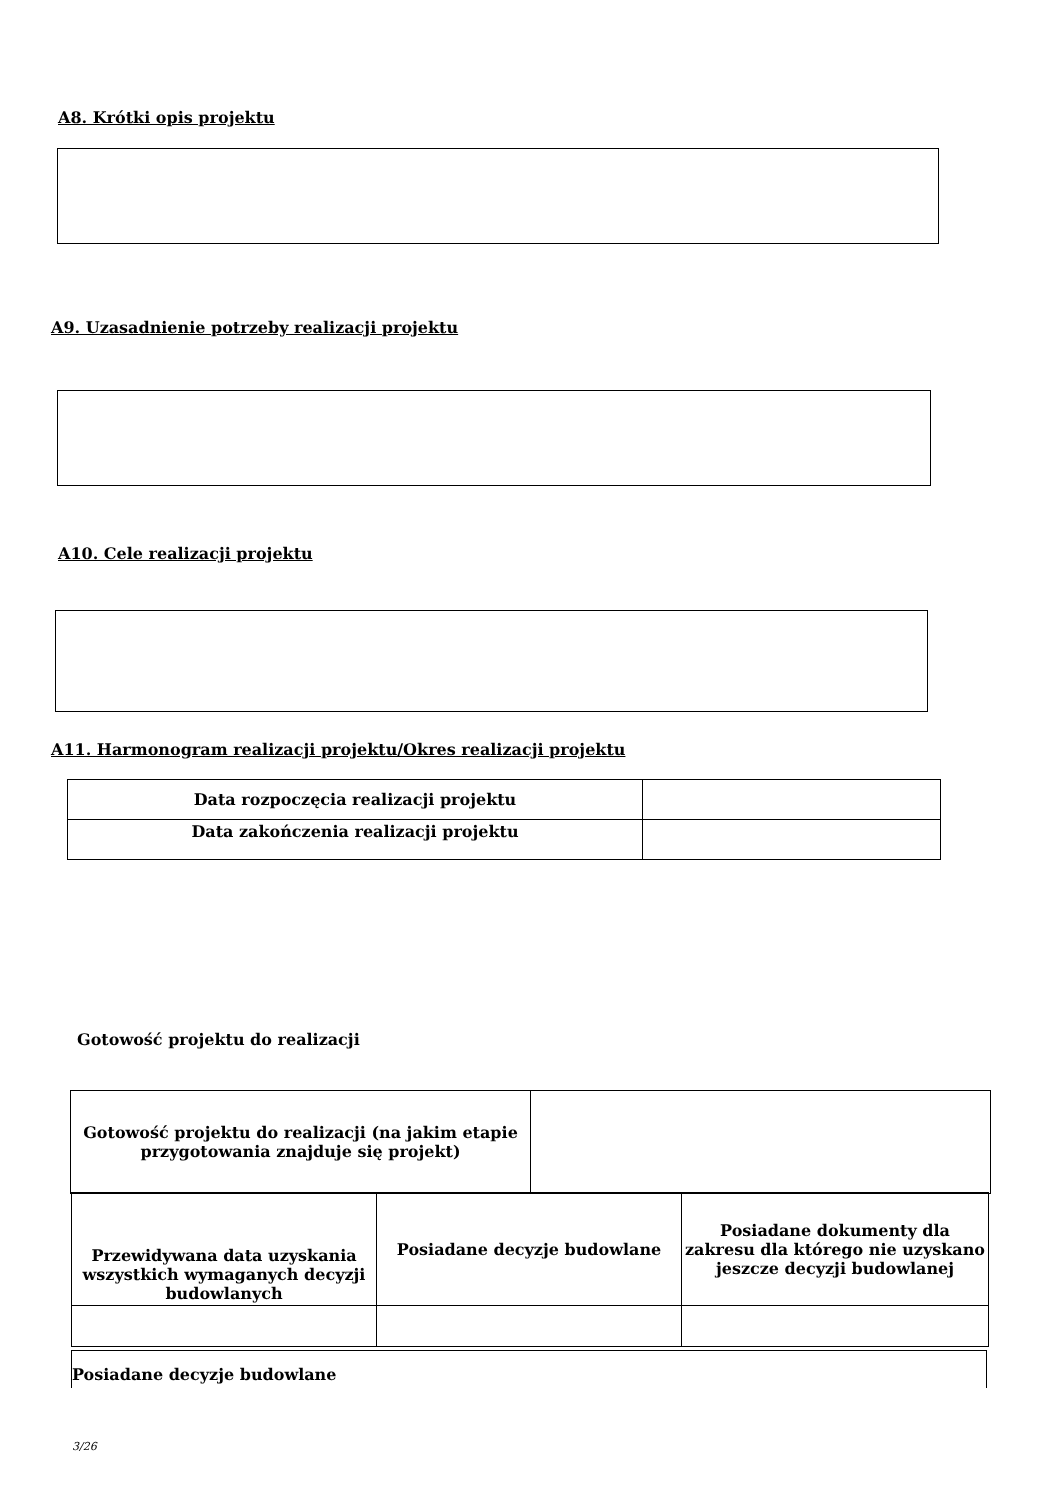A8. Krótki opis projektu
A9. Uzasadnienie potrzeby realizacji projektu
A10. Cele realizacji projektu
A11. Harmonogram realizacji projektu/Okres realizacji projektu
| Data rozpoczęcia realizacji projektu | |
| Data zakończenia realizacji projektu | |
Gotowość projektu do realizacji
| Gotowość projektu do realizacji (na jakim etapie przygotowania znajduje się projekt) | |
| Przewidywana data uzyskania wszystkich wymaganych decyzji budowlanych | Posiadane decyzje budowlane | Posiadane dokumenty dla zakresu dla którego nie uzyskano jeszcze decyzji budowlanej |
Posiadane decyzje budowlane
3/26